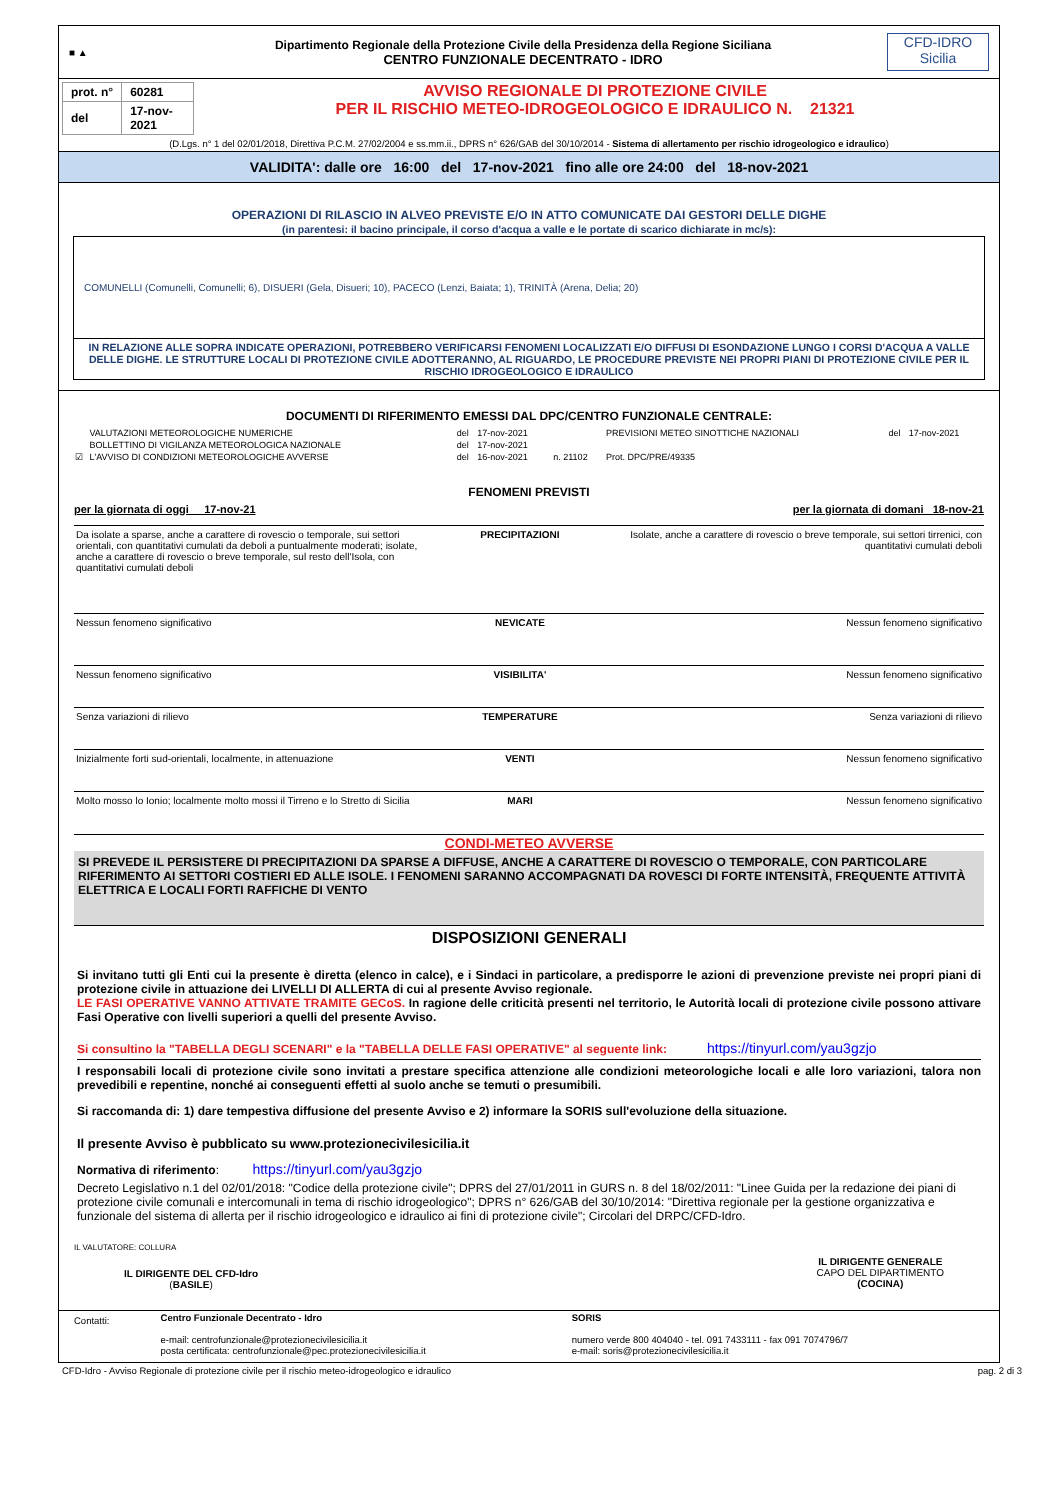■ ▲
Dipartimento Regionale della Protezione Civile della Presidenza della Regione Siciliana
CENTRO FUNZIONALE DECENTRATO - IDRO
CFD-IDRO
Sicilia
| prot. n° | 60281 |
| del | 17-nov-2021 |
AVVISO REGIONALE DI PROTEZIONE CIVILE
PER IL RISCHIO METEO-IDROGEOLOGICO E IDRAULICO N. 21321
(D.Lgs. n° 1 del 02/01/2018, Direttiva P.C.M. 27/02/2004 e ss.mm.ii., DPRS n° 626/GAB del 30/10/2014 - Sistema di allertamento per rischio idrogeologico e idraulico)
VALIDITA': dalle ore 16:00 del 17-nov-2021 fino alle ore 24:00 del 18-nov-2021
OPERAZIONI DI RILASCIO IN ALVEO PREVISTE E/O IN ATTO COMUNICATE DAI GESTORI DELLE DIGHE
(in parentesi: il bacino principale, il corso d'acqua a valle e le portate di scarico dichiarate in mc/s):
COMUNELLI (Comunelli, Comunelli; 6), DISUERI (Gela, Disueri; 10), PACECO (Lenzi, Baiata; 1), TRINITÀ (Arena, Delia; 20)
IN RELAZIONE ALLE SOPRA INDICATE OPERAZIONI, POTREBBERO VERIFICARSI FENOMENI LOCALIZZATI E/O DIFFUSI DI ESONDAZIONE LUNGO I CORSI D'ACQUA A VALLE DELLE DIGHE. LE STRUTTURE LOCALI DI PROTEZIONE CIVILE ADOTTERANNO, AL RIGUARDO, LE PROCEDURE PREVISTE NEI PROPRI PIANI DI PROTEZIONE CIVILE PER IL RISCHIO IDROGEOLOGICO E IDRAULICO
DOCUMENTI DI RIFERIMENTO EMESSI DAL DPC/CENTRO FUNZIONALE CENTRALE:
| | VALUTAZIONI METEOROLOGICHE NUMERICHE | del | 17-nov-2021 | | PREVISIONI METEO SINOTTICHE NAZIONALI | del | 17-nov-2021 |
| | BOLLETTINO DI VIGILANZA METEOROLOGICA NAZIONALE | del | 17-nov-2021 | | | | |
| ☑ | L'AVVISO DI CONDIZIONI METEOROLOGICHE AVVERSE | del | 16-nov-2021 | n. 21102 | Prot. DPC/PRE/49335 | | |
FENOMENI PREVISTI
per la giornata di oggi 17-nov-21 per la giornata di domani 18-nov-21
| Da isolate a sparse, anche a carattere di rovescio o temporale, sui settori orientali, con quantitativi cumulati da deboli a puntualmente moderati; isolate, anche a carattere di rovescio o breve temporale, sul resto dell'Isola, con quantitativi cumulati deboli | PRECIPITAZIONI | Isolate, anche a carattere di rovescio o breve temporale, sui settori tirrenici, con quantitativi cumulati deboli |
| Nessun fenomeno significativo | NEVICATE | Nessun fenomeno significativo |
| Nessun fenomeno significativo | VISIBILITA' | Nessun fenomeno significativo |
| Senza variazioni di rilievo | TEMPERATURE | Senza variazioni di rilievo |
| Inizialmente forti sud-orientali, localmente, in attenuazione | VENTI | Nessun fenomeno significativo |
| Molto mosso lo Ionio; localmente molto mossi il Tirreno e lo Stretto di Sicilia | MARI | Nessun fenomeno significativo |
CONDI-METEO AVVERSE
SI PREVEDE IL PERSISTERE DI PRECIPITAZIONI DA SPARSE A DIFFUSE, ANCHE A CARATTERE DI ROVESCIO O TEMPORALE, CON PARTICOLARE RIFERIMENTO AI SETTORI COSTIERI ED ALLE ISOLE. I FENOMENI SARANNO ACCOMPAGNATI DA ROVESCI DI FORTE INTENSITÀ, FREQUENTE ATTIVITÀ ELETTRICA E LOCALI FORTI RAFFICHE DI VENTO
DISPOSIZIONI GENERALI
Si invitano tutti gli Enti cui la presente è diretta (elenco in calce), e i Sindaci in particolare, a predisporre le azioni di prevenzione previste nei propri piani di protezione civile in attuazione dei LIVELLI DI ALLERTA di cui al presente Avviso regionale.
LE FASI OPERATIVE VANNO ATTIVATE TRAMITE GECoS. In ragione delle criticità presenti nel territorio, le Autorità locali di protezione civile possono attivare Fasi Operative con livelli superiori a quelli del presente Avviso.
Si consultino la "TABELLA DEGLI SCENARI" e la "TABELLA DELLE FASI OPERATIVE" al seguente link: https://tinyurl.com/yau3gzjo
I responsabili locali di protezione civile sono invitati a prestare specifica attenzione alle condizioni meteorologiche locali e alle loro variazioni, talora non prevedibili e repentine, nonché ai conseguenti effetti al suolo anche se temuti o presumibili.
Si raccomanda di: 1) dare tempestiva diffusione del presente Avviso e 2) informare la SORIS sull'evoluzione della situazione.
Il presente Avviso è pubblicato su www.protezionecivilesicilia.it
Normativa di riferimento: https://tinyurl.com/yau3gzjo
Decreto Legislativo n.1 del 02/01/2018: "Codice della protezione civile"; DPRS del 27/01/2011 in GURS n. 8 del 18/02/2011: "Linee Guida per la redazione dei piani di protezione civile comunali e intercomunali in tema di rischio idrogeologico"; DPRS n° 626/GAB del 30/10/2014: "Direttiva regionale per la gestione organizzativa e funzionale del sistema di allerta per il rischio idrogeologico e idraulico ai fini di protezione civile"; Circolari del DRPC/CFD-Idro.
IL VALUTATORE: COLLURA
IL DIRIGENTE DEL CFD-Idro
(BASILE)
IL DIRIGENTE GENERALE
CAPO DEL DIPARTIMENTO
(COCINA)
| Contatti: | Centro Funzionale Decentrato - Idro e-mail: centrofunzionale@protezionecivilesicilia.it posta certificata: centrofunzionale@pec.protezionecivilesicilia.it | SORIS numero verde 800 404040 - tel. 091 7433111 - fax 091 7074796/7 e-mail: soris@protezionecivilesicilia.it |
CFD-Idro - Avviso Regionale di protezione civile per il rischio meteo-idrogeologico e idraulico pag. 2 di 3